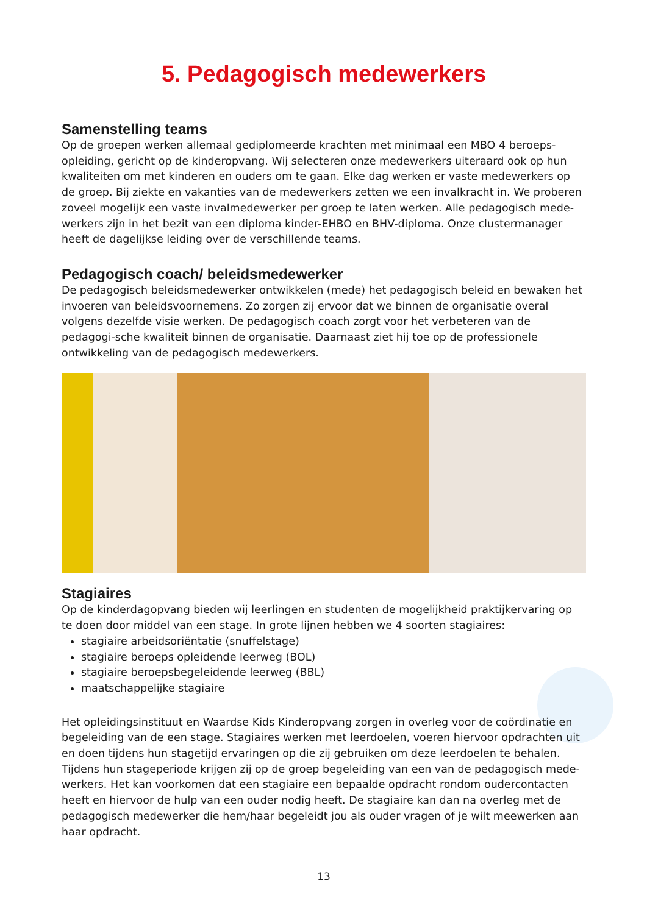5. Pedagogisch medewerkers
Samenstelling teams
Op de groepen werken allemaal gediplomeerde krachten met minimaal een MBO 4 beroeps-opleiding, gericht op de kinderopvang. Wij selecteren onze medewerkers uiteraard ook op hun kwaliteiten om met kinderen en ouders om te gaan. Elke dag werken er vaste medewerkers op de groep. Bij ziekte en vakanties van de medewerkers zetten we een invalkracht in. We proberen zoveel mogelijk een vaste invalmedewerker per groep te laten werken. Alle pedagogisch mede-werkers zijn in het bezit van een diploma kinder-EHBO en BHV-diploma. Onze clustermanager heeft de dagelijkse leiding over de verschillende teams.
Pedagogisch coach/ beleidsmedewerker
De pedagogisch beleidsmedewerker ontwikkelen (mede) het pedagogisch beleid en bewaken het invoeren van beleidsvoornemens. Zo zorgen zij ervoor dat we binnen de organisatie overal volgens dezelfde visie werken. De pedagogisch coach zorgt voor het verbeteren van de pedagogi-sche kwaliteit binnen de organisatie. Daarnaast ziet hij toe op de professionele ontwikkeling van de pedagogisch medewerkers.
Stagiaires
Op de kinderdagopvang bieden wij leerlingen en studenten de mogelijkheid praktijkervaring op te doen door middel van een stage. In grote lijnen hebben we 4 soorten stagiaires:
stagiaire arbeidsoriëntatie (snuffelstage)
stagiaire beroeps opleidende leerweg (BOL)
stagiaire beroepsbegeleidende leerweg (BBL)
maatschappelijke stagiaire
Het opleidingsinstituut en Waardse Kids Kinderopvang zorgen in overleg voor de coördinatie en begeleiding van de een stage. Stagiaires werken met leerdoelen, voeren hiervoor opdrachten uit en doen tijdens hun stagetijd ervaringen op die zij gebruiken om deze leerdoelen te behalen. Tijdens hun stageperiode krijgen zij op de groep begeleiding van een van de pedagogisch mede-werkers. Het kan voorkomen dat een stagiaire een bepaalde opdracht rondom oudercontacten heeft en hiervoor de hulp van een ouder nodig heeft. De stagiaire kan dan na overleg met de pedagogisch medewerker die hem/haar begeleidt jou als ouder vragen of je wilt meewerken aan haar opdracht.
13